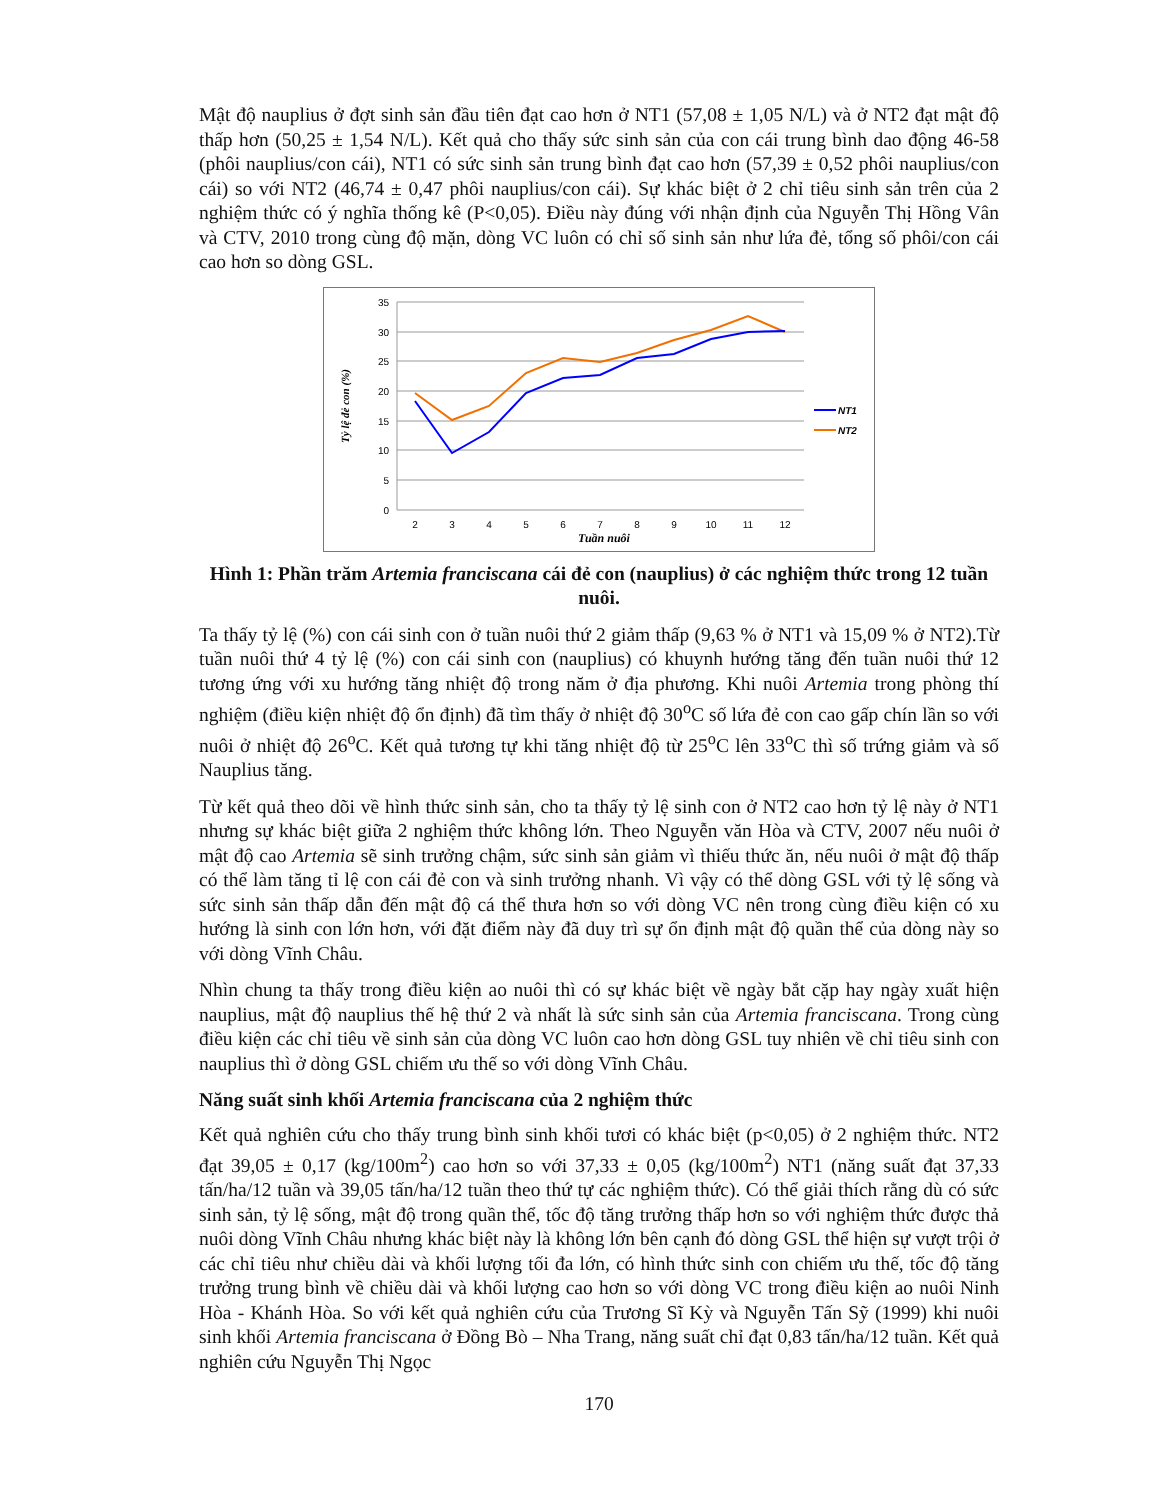Mật độ nauplius ở đợt sinh sản đầu tiên đạt cao hơn ở NT1 (57,08 ± 1,05 N/L) và ở NT2 đạt mật độ thấp hơn (50,25 ± 1,54 N/L). Kết quả cho thấy sức sinh sản của con cái trung bình dao động 46-58 (phôi nauplius/con cái), NT1 có sức sinh sản trung bình đạt cao hơn (57,39 ± 0,52 phôi nauplius/con cái) so với NT2 (46,74 ± 0,47 phôi nauplius/con cái). Sự khác biệt ở 2 chỉ tiêu sinh sản trên của 2 nghiệm thức có ý nghĩa thống kê (P<0,05). Điều này đúng với nhận định của Nguyễn Thị Hồng Vân và CTV, 2010 trong cùng độ mặn, dòng VC luôn có chỉ số sinh sản như lứa đẻ, tổng số phôi/con cái cao hơn so dòng GSL.
35
30
25
20
15
10
5
0
2
3
4
5
6
7
8
9
10
11
12
Tuần nuôi
Tỷ lệ đẻ con (%)
NT1
NT2
Hình 1: Phần trăm Artemia franciscana cái đẻ con (nauplius) ở các nghiệm thức trong 12 tuần nuôi.
Ta thấy tỷ lệ (%) con cái sinh con ở tuần nuôi thứ 2 giảm thấp (9,63 % ở NT1 và 15,09 % ở NT2).Từ tuần nuôi thứ 4 tỷ lệ (%) con cái sinh con (nauplius) có khuynh hướng tăng đến tuần nuôi thứ 12 tương ứng với xu hướng tăng nhiệt độ trong năm ở địa phương. Khi nuôi Artemia trong phòng thí nghiệm (điều kiện nhiệt độ ổn định) đã tìm thấy ở nhiệt độ 30<sup>o</sup>C số lứa đẻ con cao gấp chín lần so với nuôi ở nhiệt độ 26<sup>o</sup>C. Kết quả tương tự khi tăng nhiệt độ từ 25<sup>o</sup>C lên 33<sup>o</sup>C thì số trứng giảm và số Nauplius tăng.
Từ kết quả theo dõi về hình thức sinh sản, cho ta thấy tỷ lệ sinh con ở NT2 cao hơn tỷ lệ này ở NT1 nhưng sự khác biệt giữa 2 nghiệm thức không lớn. Theo Nguyễn văn Hòa và CTV, 2007 nếu nuôi ở mật độ cao Artemia sẽ sinh trưởng chậm, sức sinh sản giảm vì thiếu thức ăn, nếu nuôi ở mật độ thấp có thể làm tăng tỉ lệ con cái đẻ con và sinh trưởng nhanh. Vì vậy có thể dòng GSL với tỷ lệ sống và sức sinh sản thấp dẫn đến mật độ cá thể thưa hơn so với dòng VC nên trong cùng điều kiện có xu hướng là sinh con lớn hơn, với đặt điểm này đã duy trì sự ổn định mật độ quần thể của dòng này so với dòng Vĩnh Châu.
Nhìn chung ta thấy trong điều kiện ao nuôi thì có sự khác biệt về ngày bắt cặp hay ngày xuất hiện nauplius, mật độ nauplius thế hệ thứ 2 và nhất là sức sinh sản của Artemia franciscana. Trong cùng điều kiện các chỉ tiêu về sinh sản của dòng VC luôn cao hơn dòng GSL tuy nhiên về chỉ tiêu sinh con nauplius thì ở dòng GSL chiếm ưu thế so với dòng Vĩnh Châu.
Năng suất sinh khối Artemia franciscana của 2 nghiệm thức
Kết quả nghiên cứu cho thấy trung bình sinh khối tươi có khác biệt (p<0,05) ở 2 nghiệm thức. NT2 đạt 39,05 ± 0,17 (kg/100m<sup>2</sup>) cao hơn so với 37,33 ± 0,05 (kg/100m<sup>2</sup>) NT1 (năng suất đạt 37,33 tấn/ha/12 tuần và 39,05 tấn/ha/12 tuần theo thứ tự các nghiệm thức). Có thể giải thích rằng dù có sức sinh sản, tỷ lệ sống, mật độ trong quần thể, tốc độ tăng trưởng thấp hơn so với nghiệm thức được thả nuôi dòng Vĩnh Châu nhưng khác biệt này là không lớn bên cạnh đó dòng GSL thể hiện sự vượt trội ở các chỉ tiêu như chiều dài và khối lượng tối đa lớn, có hình thức sinh con chiếm ưu thế, tốc độ tăng trưởng trung bình về chiều dài và khối lượng cao hơn so với dòng VC trong điều kiện ao nuôi Ninh Hòa - Khánh Hòa. So với kết quả nghiên cứu của Trương Sĩ Kỳ và Nguyễn Tấn Sỹ (1999) khi nuôi sinh khối Artemia franciscana ở Đồng Bò – Nha Trang, năng suất chỉ đạt 0,83 tấn/ha/12 tuần. Kết quả nghiên cứu Nguyễn Thị Ngọc
170